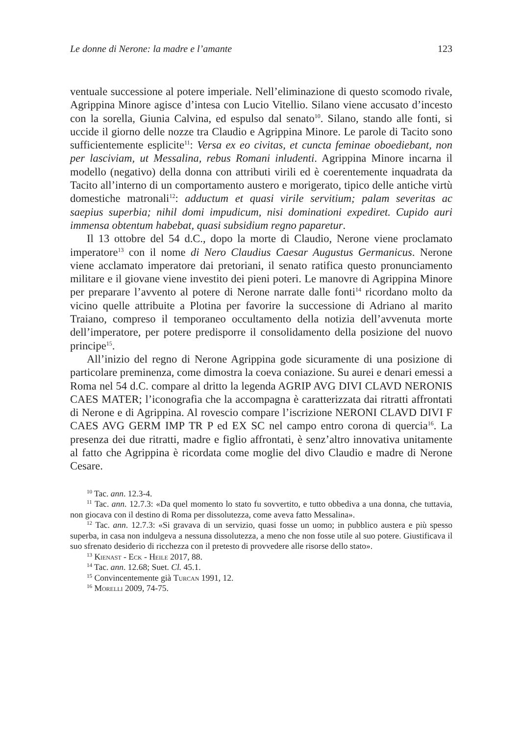Le donne di Nerone: la madre e l’amante 123
ventuale successione al potere imperiale. Nell’eliminazione di questo scomodo rivale, Agrippina Minore agisce d’intesa con Lucio Vitellio. Silano viene accusato d’incesto con la sorella, Giunia Calvina, ed espulso dal senato<sup>10</sup>. Silano, stando alle fonti, si uccide il giorno delle nozze tra Claudio e Agrippina Minore. Le parole di Tacito sono sufficientemente esplicite<sup>11</sup>: Versa ex eo civitas, et cuncta feminae oboediebant, non per lasciviam, ut Messalina, rebus Romani inludenti. Agrippina Minore incarna il modello (negativo) della donna con attributi virili ed è coerentemente inquadrata da Tacito all’interno di un comportamento austero e morigerato, tipico delle antiche virtù domestiche matronali<sup>12</sup>: adductum et quasi virile servitium; palam severitas ac saepius superbia; nihil domi impudicum, nisi dominationi expediret. Cupido auri immensa obtentum habebat, quasi subsidium regno paparetur.
Il 13 ottobre del 54 d.C., dopo la morte di Claudio, Nerone viene proclamato imperatore<sup>13</sup> con il nome di Nero Claudius Caesar Augustus Germanicus. Nerone viene acclamato imperatore dai pretoriani, il senato ratifica questo pronunciamento militare e il giovane viene investito dei pieni poteri. Le manovre di Agrippina Minore per preparare l’avvento al potere di Nerone narrate dalle fonti<sup>14</sup> ricordano molto da vicino quelle attribuite a Plotina per favorire la successione di Adriano al marito Traiano, compreso il temporaneo occultamento della notizia dell’avvenuta morte dell’imperatore, per potere predisporre il consolidamento della posizione del nuovo principe<sup>15</sup>.
All’inizio del regno di Nerone Agrippina gode sicuramente di una posizione di particolare preminenza, come dimostra la coeva coniazione. Su aurei e denari emessi a Roma nel 54 d.C. compare al dritto la legenda AGRIP AVG DIVI CLAVD NERONIS CAES MATER; l’iconografia che la accompagna è caratterizzata dai ritratti affrontati di Nerone e di Agrippina. Al rovescio compare l’iscrizione NERONI CLAVD DIVI F CAES AVG GERM IMP TR P ed EX SC nel campo entro corona di quercia<sup>16</sup>. La presenza dei due ritratti, madre e figlio affrontati, è senz’altro innovativa unitamente al fatto che Agrippina è ricordata come moglie del divo Claudio e madre di Nerone Cesare.
<sup>10</sup> Tac. ann. 12.3-4.
<sup>11</sup> Tac. ann. 12.7.3: «Da quel momento lo stato fu sovvertito, e tutto obbediva a una donna, che tuttavia, non giocava con il destino di Roma per dissolutezza, come aveva fatto Messalina».
<sup>12</sup> Tac. ann. 12.7.3: «Si gravava di un servizio, quasi fosse un uomo; in pubblico austera e più spesso superba, in casa non indulgeva a nessuna dissolutezza, a meno che non fosse utile al suo potere. Giustificava il suo sfrenato desiderio di ricchezza con il pretesto di provvedere alle risorse dello stato».
<sup>13</sup> Kienast - Eck - Heile 2017, 88.
<sup>14</sup> Tac. ann. 12.68; Suet. Cl. 45.1.
<sup>15</sup> Convincentemente già Turcan 1991, 12.
<sup>16</sup> Morelli 2009, 74-75.